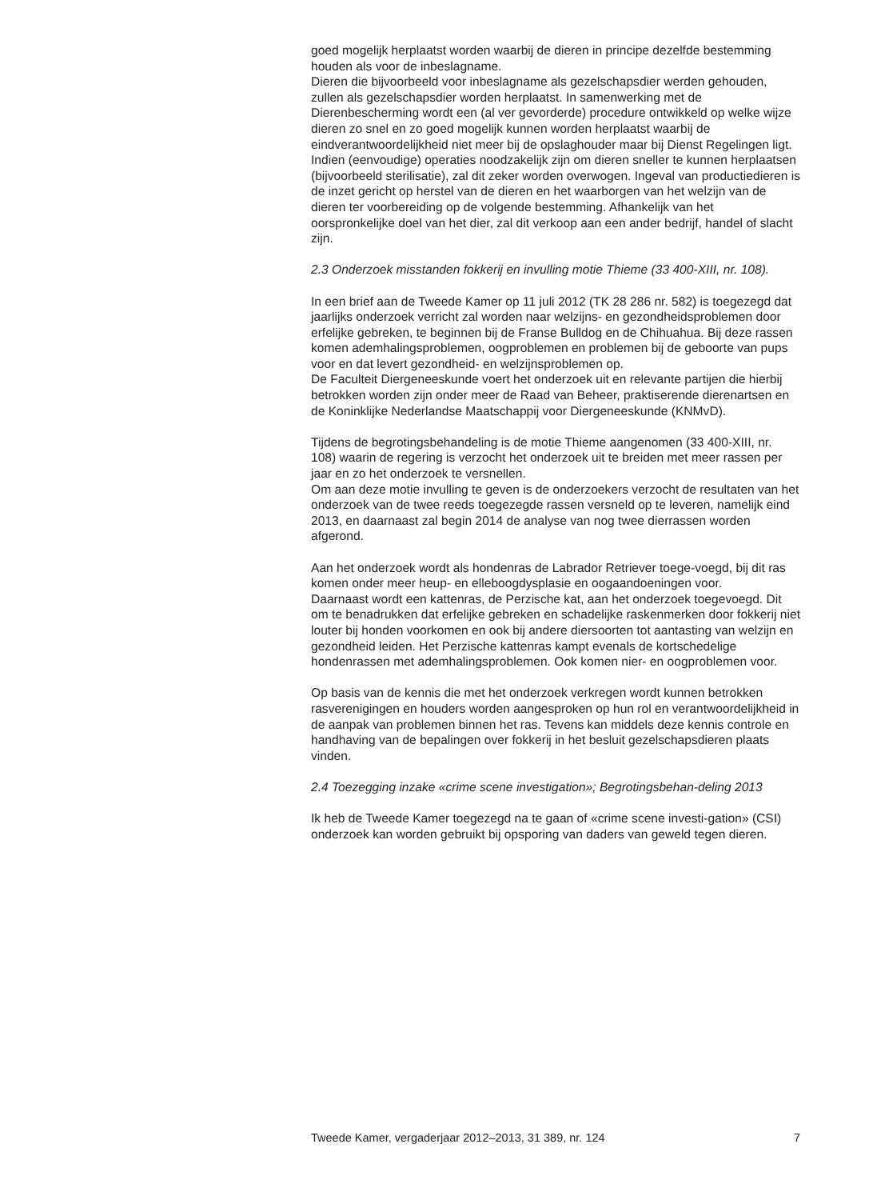goed mogelijk herplaatst worden waarbij de dieren in principe dezelfde bestemming houden als voor de inbeslagname.
Dieren die bijvoorbeeld voor inbeslagname als gezelschapsdier werden gehouden, zullen als gezelschapsdier worden herplaatst. In samenwerking met de Dierenbescherming wordt een (al ver gevorderde) procedure ontwikkeld op welke wijze dieren zo snel en zo goed mogelijk kunnen worden herplaatst waarbij de eindverantwoordelijkheid niet meer bij de opslaghouder maar bij Dienst Regelingen ligt. Indien (eenvoudige) operaties noodzakelijk zijn om dieren sneller te kunnen herplaatsen (bijvoorbeeld sterilisatie), zal dit zeker worden overwogen. Ingeval van productiedieren is de inzet gericht op herstel van de dieren en het waarborgen van het welzijn van de dieren ter voorbereiding op de volgende bestemming. Afhankelijk van het oorspronkelijke doel van het dier, zal dit verkoop aan een ander bedrijf, handel of slacht zijn.
2.3 Onderzoek misstanden fokkerij en invulling motie Thieme (33 400-XIII, nr. 108).
In een brief aan de Tweede Kamer op 11 juli 2012 (TK 28 286 nr. 582) is toegezegd dat jaarlijks onderzoek verricht zal worden naar welzijns- en gezondheidsproblemen door erfelijke gebreken, te beginnen bij de Franse Bulldog en de Chihuahua. Bij deze rassen komen ademhalingsproblemen, oogproblemen en problemen bij de geboorte van pups voor en dat levert gezondheid- en welzijnsproblemen op.
De Faculteit Diergeneeskunde voert het onderzoek uit en relevante partijen die hierbij betrokken worden zijn onder meer de Raad van Beheer, praktiserende dierenartsen en de Koninklijke Nederlandse Maatschappij voor Diergeneeskunde (KNMvD).
Tijdens de begrotingsbehandeling is de motie Thieme aangenomen (33 400-XIII, nr. 108) waarin de regering is verzocht het onderzoek uit te breiden met meer rassen per jaar en zo het onderzoek te versnellen.
Om aan deze motie invulling te geven is de onderzoekers verzocht de resultaten van het onderzoek van de twee reeds toegezegde rassen versneld op te leveren, namelijk eind 2013, en daarnaast zal begin 2014 de analyse van nog twee dierrassen worden afgerond.
Aan het onderzoek wordt als hondenras de Labrador Retriever toege-voegd, bij dit ras komen onder meer heup- en elleboogdysplasie en oogaandoeningen voor.
Daarnaast wordt een kattenras, de Perzische kat, aan het onderzoek toegevoegd. Dit om te benadrukken dat erfelijke gebreken en schadelijke raskenmerken door fokkerij niet louter bij honden voorkomen en ook bij andere diersoorten tot aantasting van welzijn en gezondheid leiden. Het Perzische kattenras kampt evenals de kortschedelige hondenrassen met ademhalingsproblemen. Ook komen nier- en oogproblemen voor.
Op basis van de kennis die met het onderzoek verkregen wordt kunnen betrokken rasverenigingen en houders worden aangesproken op hun rol en verantwoordelijkheid in de aanpak van problemen binnen het ras. Tevens kan middels deze kennis controle en handhaving van de bepalingen over fokkerij in het besluit gezelschapsdieren plaats vinden.
2.4 Toezegging inzake «crime scene investigation»; Begrotingsbehan-deling 2013
Ik heb de Tweede Kamer toegezegd na te gaan of «crime scene investi-gation» (CSI) onderzoek kan worden gebruikt bij opsporing van daders van geweld tegen dieren.
Tweede Kamer, vergaderjaar 2012–2013, 31 389, nr. 124 7